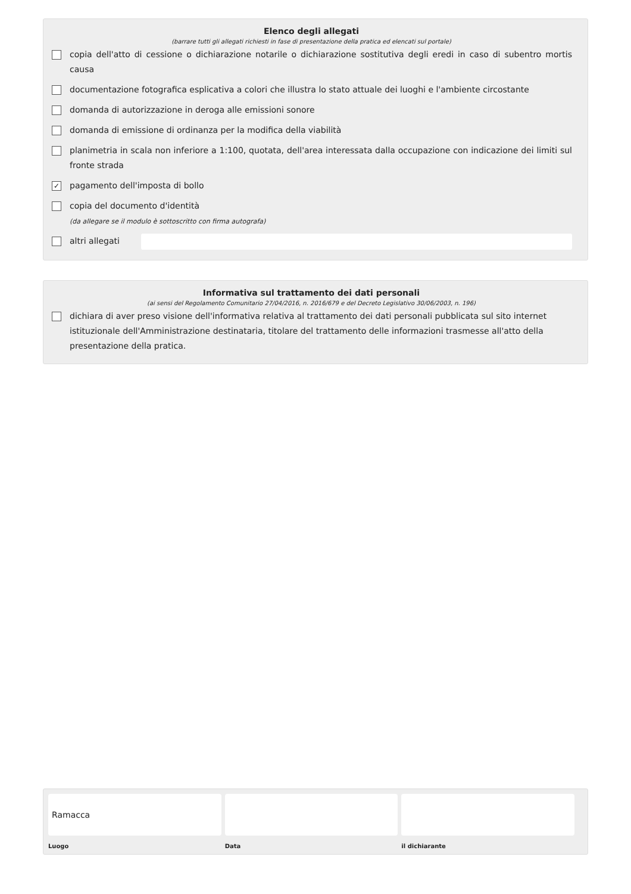Elenco degli allegati
(barrare tutti gli allegati richiesti in fase di presentazione della pratica ed elencati sul portale)
copia dell'atto di cessione o dichiarazione notarile o dichiarazione sostitutiva degli eredi in caso di subentro mortis causa
documentazione fotografica esplicativa a colori che illustra lo stato attuale dei luoghi e l'ambiente circostante
domanda di autorizzazione in deroga alle emissioni sonore
domanda di emissione di ordinanza per la modifica della viabilità
planimetria in scala non inferiore a 1:100, quotata, dell'area interessata dalla occupazione con indicazione dei limiti sul fronte strada
✓ pagamento dell'imposta di bollo
copia del documento d'identità
(da allegare se il modulo è sottoscritto con firma autografa)
altri allegati
Informativa sul trattamento dei dati personali
(ai sensi del Regolamento Comunitario 27/04/2016, n. 2016/679 e del Decreto Legislativo 30/06/2003, n. 196)
dichiara di aver preso visione dell'informativa relativa al trattamento dei dati personali pubblicata sul sito internet istituzionale dell'Amministrazione destinataria, titolare del trattamento delle informazioni trasmesse all'atto della presentazione della pratica.
Ramacca
Luogo
Data il dichiarante